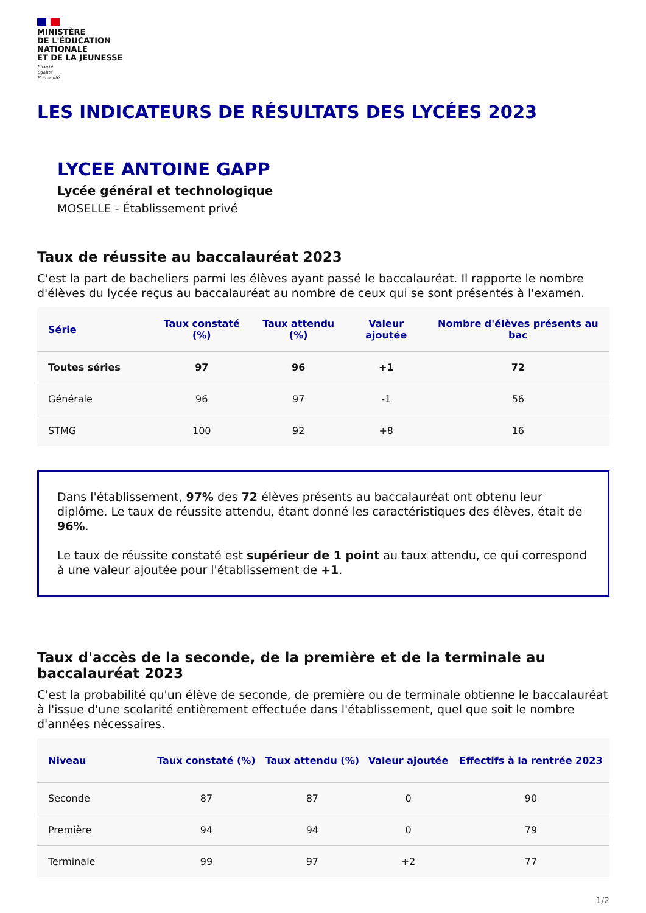MINISTÈRE
DE L'ÉDUCATION
NATIONALE
ET DE LA JEUNESSE
Liberté
Égalité
Fraternité
LES INDICATEURS DE RÉSULTATS DES LYCÉES 2023
LYCEE ANTOINE GAPP
Lycée général et technologique
MOSELLE - Établissement privé
Taux de réussite au baccalauréat 2023
C'est la part de bacheliers parmi les élèves ayant passé le baccalauréat. Il rapporte le nombre d'élèves du lycée reçus au baccalauréat au nombre de ceux qui se sont présentés à l'examen.
| Série | Taux constaté (%) | Taux attendu (%) | Valeur ajoutée | Nombre d'élèves présents au bac |
| --- | --- | --- | --- | --- |
| Toutes séries | 97 | 96 | +1 | 72 |
| Générale | 96 | 97 | -1 | 56 |
| STMG | 100 | 92 | +8 | 16 |
Dans l'établissement, 97% des 72 élèves présents au baccalauréat ont obtenu leur diplôme. Le taux de réussite attendu, étant donné les caractéristiques des élèves, était de 96%.
Le taux de réussite constaté est supérieur de 1 point au taux attendu, ce qui correspond à une valeur ajoutée pour l'établissement de +1.
Taux d'accès de la seconde, de la première et de la terminale au baccalauréat 2023
C'est la probabilité qu'un élève de seconde, de première ou de terminale obtienne le baccalauréat à l'issue d'une scolarité entièrement effectuée dans l'établissement, quel que soit le nombre d'années nécessaires.
| Niveau | Taux constaté (%) | Taux attendu (%) | Valeur ajoutée | Effectifs à la rentrée 2023 |
| --- | --- | --- | --- | --- |
| Seconde | 87 | 87 | 0 | 90 |
| Première | 94 | 94 | 0 | 79 |
| Terminale | 99 | 97 | +2 | 77 |
1/2